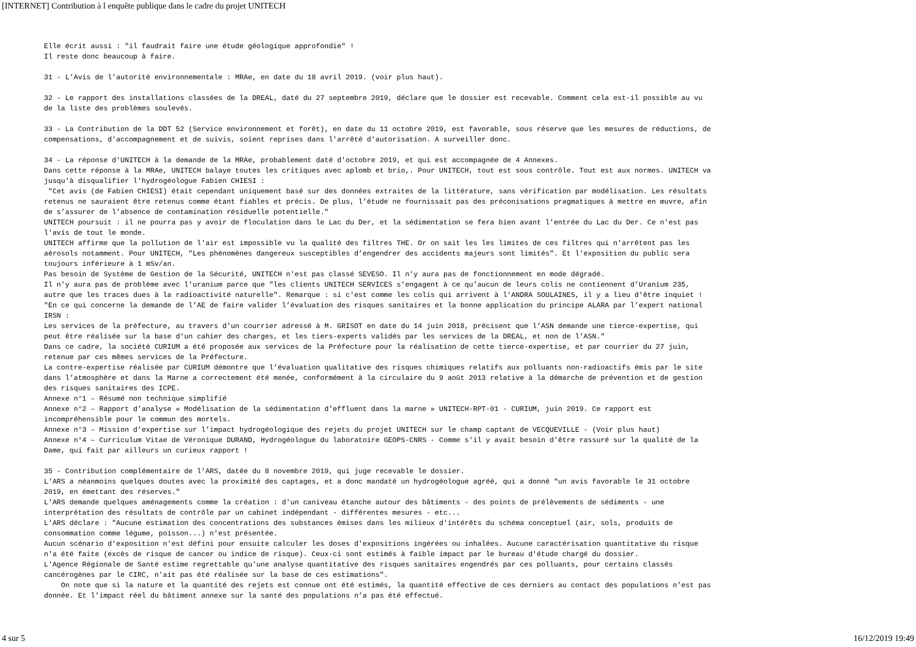[INTERNET] Contribution à l enquête publique dans le cadre du projet UNITECH
Elle écrit aussi : "il faudrait faire une étude géologique approfondie" ! Il reste donc beaucoup à faire. 31 - L'Avis de l'autorité environnementale : MRAe, en date du 18 avril 2019. (voir plus haut). 32 - Le rapport des installations classées de la DREAL, daté du 27 septembre 2019, déclare que le dossier est recevable. Comment cela est-il possible au vu de la liste des problèmes soulevés. 33 - La Contribution de la DDT 52 (Service environnement et forêt), en date du 11 octobre 2019, est favorable, sous réserve que les mesures de réductions, de compensations, d'accompagnement et de suivis, soient reprises dans l'arrêté d'autorisation. A surveiller donc. 34 - La réponse d'UNITECH à la demande de la MRAe, probablement daté d'octobre 2019, et qui est accompagnée de 4 Annexes. Dans cette réponse à la MRAe, UNITECH balaye toutes les critiques avec aplomb et brio,. Pour UNITECH, tout est sous contrôle. Tout est aux normes. UNITECH va jusqu'à disqualifier l'hydrogéologue Fabien CHIESI : "Cet avis (de Fabien CHIESI) était cependant uniquement basé sur des données extraites de la littérature, sans vérification par modélisation. Les résultats retenus ne sauraient être retenus comme étant fiables et précis. De plus, l’étude ne fournissait pas des préconisations pragmatiques à mettre en œuvre, afin de s’assurer de l’absence de contamination résiduelle potentielle." UNITECH poursuit : il ne pourra pas y avoir de floculation dans le Lac du Der, et la sédimentation se fera bien avant l'entrée du Lac du Der. Ce n'est pas l'avis de tout le monde. UNITECH affirme que la pollution de l'air est impossible vu la qualité des filtres THE. Or on sait les les limites de ces filtres qui n'arrêtent pas les aérosols notamment. Pour UNITECH, "Les phénomènes dangereux susceptibles d’engendrer des accidents majeurs sont limités". Et l'exposition du public sera toujours inférieure à 1 mSv/an. Pas besoin de Système de Gestion de la Sécurité, UNITECH n'est pas classé SEVESO. Il n'y aura pas de fonctionnement en mode dégradé. Il n'y aura pas de problème avec l'uranium parce que "les clients UNITECH SERVICES s’engagent à ce qu’aucun de leurs colis ne contiennent d’Uranium 235, autre que les traces dues à la radioactivité naturelle". Remarque : si c'est comme les colis qui arrivent à l'ANDRA SOULAINES, il y a lieu d'être inquiet ! "En ce qui concerne la demande de l’AE de faire valider l’évaluation des risques sanitaires et la bonne application du principe ALARA par l’expert national IRSN : Les services de la préfecture, au travers d’un courrier adressé à M. GRISOT en date du 14 juin 2018, précisent que l’ASN demande une tierce-expertise, qui peut être réalisée sur la base d’un cahier des charges, et les tiers-experts validés par les services de la DREAL, et non de l’ASN." Dans ce cadre, la société CURIUM a été proposée aux services de la Préfecture pour la réalisation de cette tierce-expertise, et par courrier du 27 juin, retenue par ces mêmes services de la Préfecture. La contre-expertise réalisée par CURIUM démontre que l’évaluation qualitative des risques chimiques relatifs aux polluants non-radioactifs émis par le site dans l’atmosphère et dans la Marne a correctement été menée, conformément à la circulaire du 9 août 2013 relative à la démarche de prévention et de gestion des risques sanitaires des ICPE. Annexe n°1 – Résumé non technique simplifié Annexe n°2 – Rapport d’analyse « Modélisation de la sédimentation d’effluent dans la marne » UNITECH-RPT-01 - CURIUM, juin 2019. Ce rapport est incompréhensible pour le commun des mortels. Annexe n°3 – Mission d’expertise sur l’impact hydrogéologique des rejets du projet UNITECH sur le champ captant de VECQUEVILLE - (Voir plus haut) Annexe n°4 – Curriculum Vitae de Véronique DURAND, Hydrogéologue du laboratoire GEOPS-CNRS - Comme s'il y avait besoin d'être rassuré sur la qualité de la Dame, qui fait par ailleurs un curieux rapport ! 35 - Contribution complémentaire de l'ARS, datée du 8 novembre 2019, qui juge recevable le dossier. L'ARS a néanmoins quelques doutes avec la proximité des captages, et a donc mandaté un hydrogéologue agréé, qui a donné "un avis favorable le 31 octobre 2019, en émettant des réserves." L'ARS demande quelques aménagements comme la création : d'un caniveau étanche autour des bâtiments - des points de prélèvements de sédiments - une interprétation des résultats de contrôle par un cabinet indépendant - différentes mesures - etc... L'ARS déclare : "Aucune estimation des concentrations des substances émises dans les milieux d'intérêts du schéma conceptuel (air, sols, produits de consommation comme légume, poisson...) n'est présentée. Aucun scénario d'exposition n'est défini pour ensuite calculer les doses d'expositions ingérées ou inhalées. Aucune caractérisation quantitative du risque n'a été faite (excès de risque de cancer ou indice de risque). Ceux-ci sont estimés à faible impact par le bureau d'étude chargé du dossier. L'Agence Régionale de Santé estime regrettable qu'une analyse quantitative des risques sanitaires engendrés par ces polluants, pour certains classés cancérogènes par le CIRC, n'ait pas été réalisée sur la base de ces estimations". On note que si la nature et la quantité des rejets est connue ont été estimés, la quantité effective de ces derniers au contact des populations n’est pas donnée. Et l'impact réel du bâtiment annexe sur la santé des populations n’a pas été effectué.
4 sur 5 16/12/2019 19:49